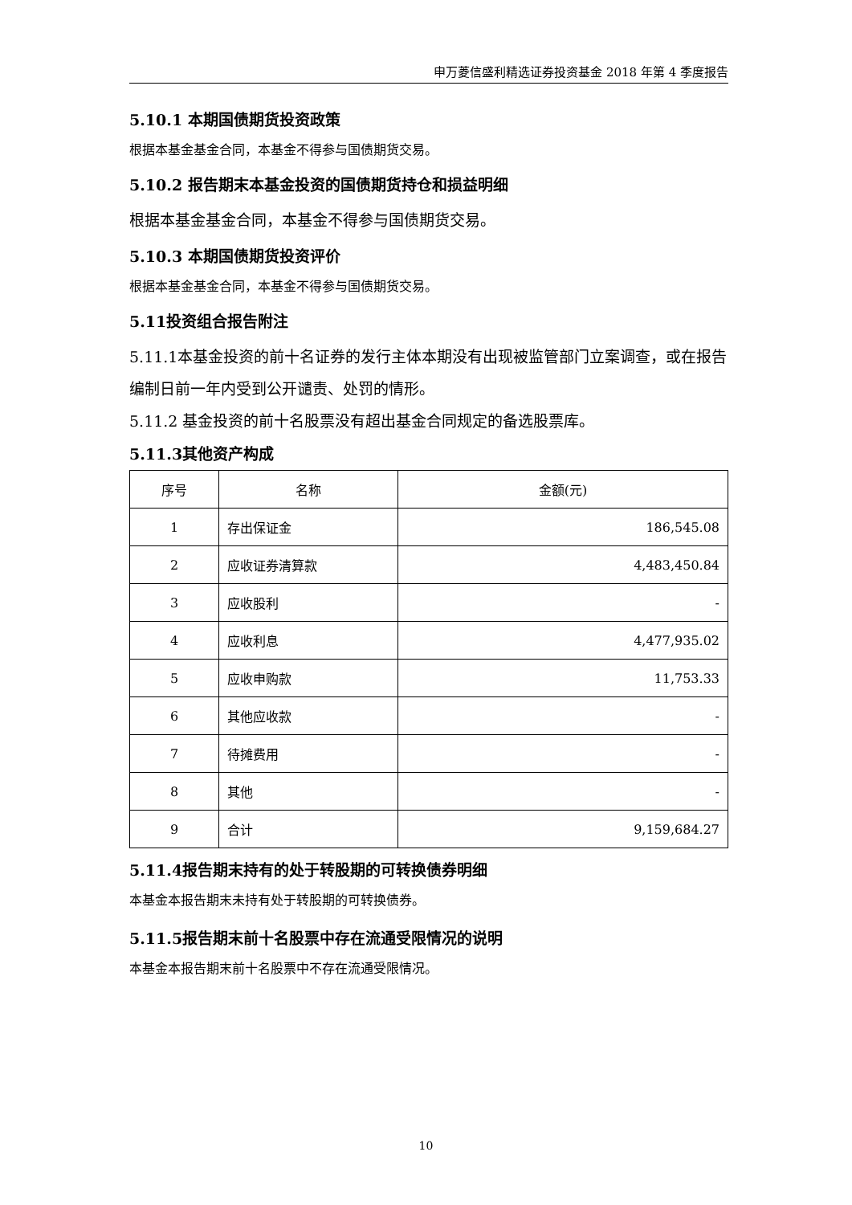申万菱信盛利精选证券投资基金 2018 年第 4 季度报告
5.10.1 本期国债期货投资政策
根据本基金基金合同，本基金不得参与国债期货交易。
5.10.2 报告期末本基金投资的国债期货持仓和损益明细
根据本基金基金合同，本基金不得参与国债期货交易。
5.10.3 本期国债期货投资评价
根据本基金基金合同，本基金不得参与国债期货交易。
5.11投资组合报告附注
5.11.1本基金投资的前十名证券的发行主体本期没有出现被监管部门立案调查，或在报告编制日前一年内受到公开谴责、处罚的情形。
5.11.2 基金投资的前十名股票没有超出基金合同规定的备选股票库。
5.11.3其他资产构成
| 序号 | 名称 | 金额(元) |
| --- | --- | --- |
| 1 | 存出保证金 | 186,545.08 |
| 2 | 应收证券清算款 | 4,483,450.84 |
| 3 | 应收股利 | - |
| 4 | 应收利息 | 4,477,935.02 |
| 5 | 应收申购款 | 11,753.33 |
| 6 | 其他应收款 | - |
| 7 | 待摊费用 | - |
| 8 | 其他 | - |
| 9 | 合计 | 9,159,684.27 |
5.11.4报告期末持有的处于转股期的可转换债券明细
本基金本报告期末未持有处于转股期的可转换债券。
5.11.5报告期末前十名股票中存在流通受限情况的说明
本基金本报告期末前十名股票中不存在流通受限情况。
10